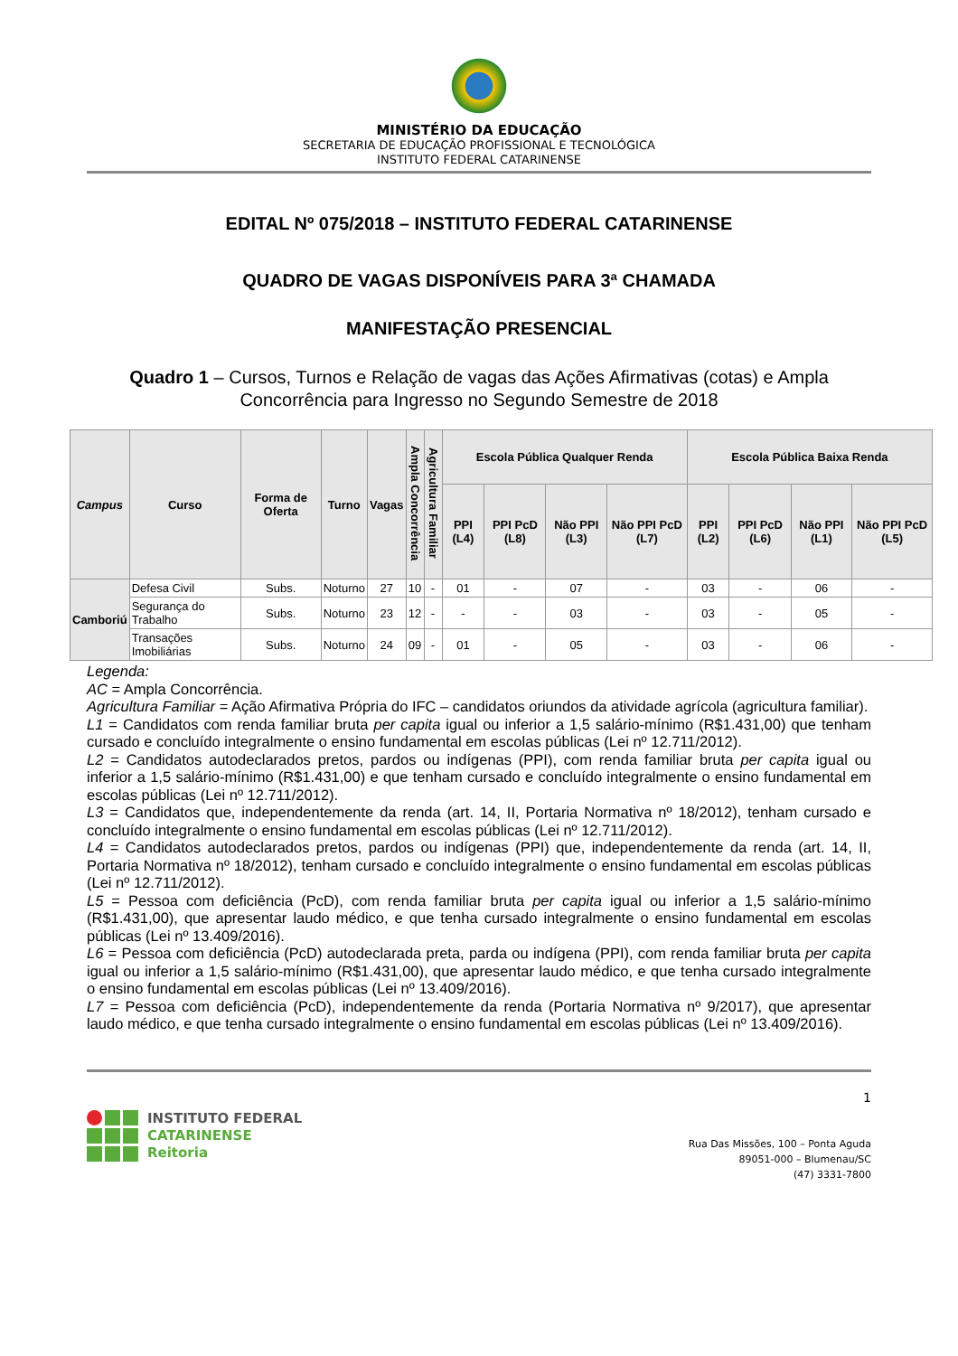MINISTÉRIO DA EDUCAÇÃO
SECRETARIA DE EDUCAÇÃO PROFISSIONAL E TECNOLÓGICA
INSTITUTO FEDERAL CATARINENSE
EDITAL Nº 075/2018 – INSTITUTO FEDERAL CATARINENSE
QUADRO DE VAGAS DISPONÍVEIS PARA 3ª CHAMADA
MANIFESTAÇÃO PRESENCIAL
Quadro 1 – Cursos, Turnos e Relação de vagas das Ações Afirmativas (cotas) e Ampla Concorrência para Ingresso no Segundo Semestre de 2018
| Campus | Curso | Forma de Oferta | Turno | Vagas | Ampla Concorrência | Agricultura Familiar | Escola Pública Qualquer Renda | | | | Escola Pública Baixa Renda | | | |
| --- | --- | --- | --- | --- | --- | --- | --- | --- | --- | --- | --- | --- | --- | --- |
| | | | | | | | PPI (L4) | PPI PcD (L8) | Não PPI (L3) | Não PPI PcD (L7) | PPI (L2) | PPI PcD (L6) | Não PPI (L1) | Não PPI PcD (L5) |
| Camboriú | Defesa Civil | Subs. | Noturno | 27 | 10 | - | 01 | - | 07 | - | 03 | - | 06 | - |
| | Segurança do Trabalho | Subs. | Noturno | 23 | 12 | - | - | - | 03 | - | 03 | - | 05 | - |
| | Transações Imobiliárias | Subs. | Noturno | 24 | 09 | - | 01 | - | 05 | - | 03 | - | 06 | - |
Legenda:
AC = Ampla Concorrência.
Agricultura Familiar = Ação Afirmativa Própria do IFC – candidatos oriundos da atividade agrícola (agricultura familiar).
L1 = Candidatos com renda familiar bruta per capita igual ou inferior a 1,5 salário-mínimo (R$1.431,00) que tenham cursado e concluído integralmente o ensino fundamental em escolas públicas (Lei nº 12.711/2012).
L2 = Candidatos autodeclarados pretos, pardos ou indígenas (PPI), com renda familiar bruta per capita igual ou inferior a 1,5 salário-mínimo (R$1.431,00) e que tenham cursado e concluído integralmente o ensino fundamental em escolas públicas (Lei nº 12.711/2012).
L3 = Candidatos que, independentemente da renda (art. 14, II, Portaria Normativa nº 18/2012), tenham cursado e concluído integralmente o ensino fundamental em escolas públicas (Lei nº 12.711/2012).
L4 = Candidatos autodeclarados pretos, pardos ou indígenas (PPI) que, independentemente da renda (art. 14, II, Portaria Normativa nº 18/2012), tenham cursado e concluído integralmente o ensino fundamental em escolas públicas (Lei nº 12.711/2012).
L5 = Pessoa com deficiência (PcD), com renda familiar bruta per capita igual ou inferior a 1,5 salário-mínimo (R$1.431,00), que apresentar laudo médico, e que tenha cursado integralmente o ensino fundamental em escolas públicas (Lei nº 13.409/2016).
L6 = Pessoa com deficiência (PcD) autodeclarada preta, parda ou indígena (PPI), com renda familiar bruta per capita igual ou inferior a 1,5 salário-mínimo (R$1.431,00), que apresentar laudo médico, e que tenha cursado integralmente o ensino fundamental em escolas públicas (Lei nº 13.409/2016).
L7 = Pessoa com deficiência (PcD), independentemente da renda (Portaria Normativa nº 9/2017), que apresentar laudo médico, e que tenha cursado integralmente o ensino fundamental em escolas públicas (Lei nº 13.409/2016).
INSTITUTO FEDERAL
CATARINENSE
Reitoria
1
Rua Das Missões, 100 – Ponta Aguda
89051-000 – Blumenau/SC
(47) 3331-7800